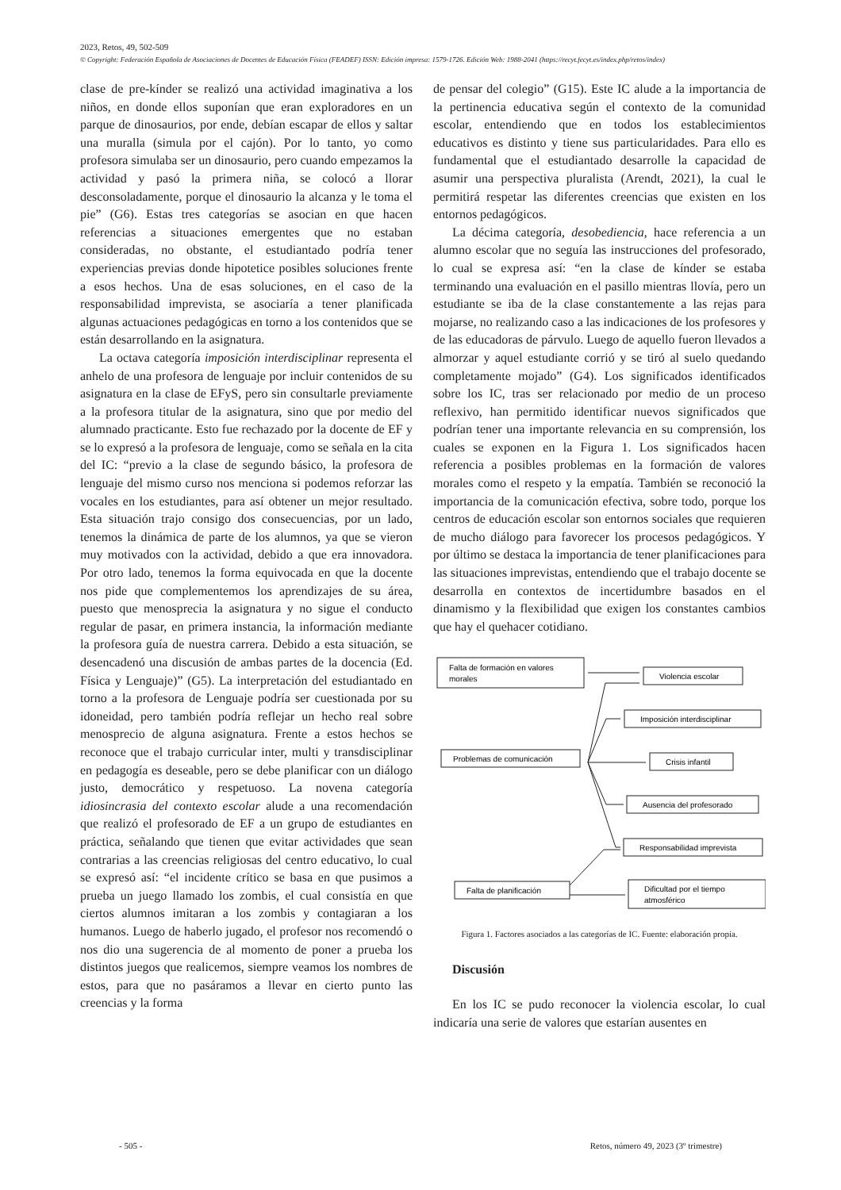2023, Retos, 49, 502-509
© Copyright: Federación Española de Asociaciones de Docentes de Educación Física (FEADEF) ISSN: Edición impresa: 1579-1726. Edición Web: 1988-2041 (https://recyt.fecyt.es/index.php/retos/index)
clase de pre-kínder se realizó una actividad imaginativa a los niños, en donde ellos suponían que eran exploradores en un parque de dinosaurios, por ende, debían escapar de ellos y saltar una muralla (simula por el cajón). Por lo tanto, yo como profesora simulaba ser un dinosaurio, pero cuando empezamos la actividad y pasó la primera niña, se colocó a llorar desconsoladamente, porque el dinosaurio la alcanza y le toma el pie” (G6). Estas tres categorías se asocian en que hacen referencias a situaciones emergentes que no estaban consideradas, no obstante, el estudiantado podría tener experiencias previas donde hipotetice posibles soluciones frente a esos hechos. Una de esas soluciones, en el caso de la responsabilidad imprevista, se asociaría a tener planificada algunas actuaciones pedagógicas en torno a los contenidos que se están desarrollando en la asignatura.
La octava categoría imposición interdisciplinar representa el anhelo de una profesora de lenguaje por incluir contenidos de su asignatura en la clase de EFyS, pero sin consultarle previamente a la profesora titular de la asignatura, sino que por medio del alumnado practicante. Esto fue rechazado por la docente de EF y se lo expresó a la profesora de lenguaje, como se señala en la cita del IC: “previo a la clase de segundo básico, la profesora de lenguaje del mismo curso nos menciona si podemos reforzar las vocales en los estudiantes, para así obtener un mejor resultado. Esta situación trajo consigo dos consecuencias, por un lado, tenemos la dinámica de parte de los alumnos, ya que se vieron muy motivados con la actividad, debido a que era innovadora. Por otro lado, tenemos la forma equivocada en que la docente nos pide que complementemos los aprendizajes de su área, puesto que menosprecia la asignatura y no sigue el conducto regular de pasar, en primera instancia, la información mediante la profesora guía de nuestra carrera. Debido a esta situación, se desencadenó una discusión de ambas partes de la docencia (Ed. Física y Lenguaje)” (G5). La interpretación del estudiantado en torno a la profesora de Lenguaje podría ser cuestionada por su idoneidad, pero también podría reflejar un hecho real sobre menosprecio de alguna asignatura. Frente a estos hechos se reconoce que el trabajo curricular inter, multi y transdisciplinar en pedagogía es deseable, pero se debe planificar con un diálogo justo, democrático y respetuoso. La novena categoría idiosincrasia del contexto escolar alude a una recomendación que realizó el profesorado de EF a un grupo de estudiantes en práctica, señalando que tienen que evitar actividades que sean contrarias a las creencias religiosas del centro educativo, lo cual se expresó así: “el incidente crítico se basa en que pusimos a prueba un juego llamado los zombis, el cual consistía en que ciertos alumnos imitaran a los zombis y contagiaran a los humanos. Luego de haberlo jugado, el profesor nos recomendó o nos dio una sugerencia de al momento de poner a prueba los distintos juegos que realicemos, siempre veamos los nombres de estos, para que no pasáramos a llevar en cierto punto las creencias y la forma
de pensar del colegio” (G15). Este IC alude a la importancia de la pertinencia educativa según el contexto de la comunidad escolar, entendiendo que en todos los establecimientos educativos es distinto y tiene sus particularidades. Para ello es fundamental que el estudiantado desarrolle la capacidad de asumir una perspectiva pluralista (Arendt, 2021), la cual le permitirá respetar las diferentes creencias que existen en los entornos pedagógicos.
La décima categoría, desobediencia, hace referencia a un alumno escolar que no seguía las instrucciones del profesorado, lo cual se expresa así: “en la clase de kínder se estaba terminando una evaluación en el pasillo mientras llovía, pero un estudiante se iba de la clase constantemente a las rejas para mojarse, no realizando caso a las indicaciones de los profesores y de las educadoras de párvulo. Luego de aquello fueron llevados a almorzar y aquel estudiante corrió y se tiró al suelo quedando completamente mojado” (G4). Los significados identificados sobre los IC, tras ser relacionado por medio de un proceso reflexivo, han permitido identificar nuevos significados que podrían tener una importante relevancia en su comprensión, los cuales se exponen en la Figura 1. Los significados hacen referencia a posibles problemas en la formación de valores morales como el respeto y la empatía. También se reconoció la importancia de la comunicación efectiva, sobre todo, porque los centros de educación escolar son entornos sociales que requieren de mucho diálogo para favorecer los procesos pedagógicos. Y por último se destaca la importancia de tener planificaciones para las situaciones imprevistas, entendiendo que el trabajo docente se desarrolla en contextos de incertidumbre basados en el dinamismo y la flexibilidad que exigen los constantes cambios que hay el quehacer cotidiano.
Falta de formación en valores
morales
Problemas de comunicación
Falta de planificación
Violencia escolar
Imposición interdisciplinar
Crisis infantil
Ausencia del profesorado
Responsabilidad imprevista
Dificultad por el tiempo
atmosférico
Figura 1. Factores asociados a las categorías de IC. Fuente: elaboración propia.
Discusión
En los IC se pudo reconocer la violencia escolar, lo cual indicaría una serie de valores que estarían ausentes en
- 505 - Retos, número 49, 2023 (3º trimestre)